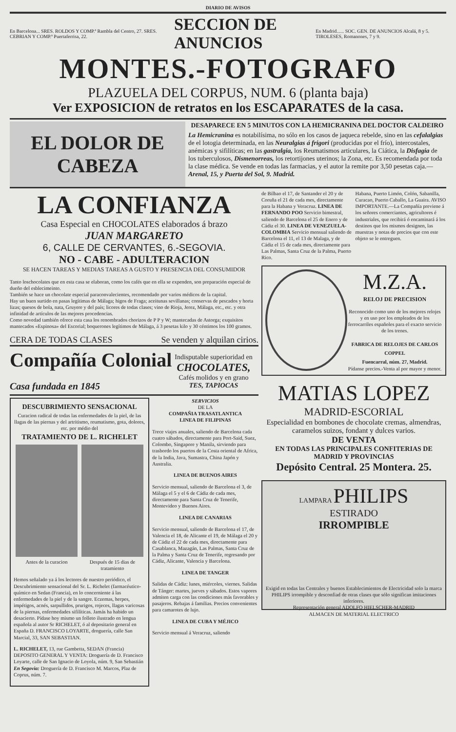DIARIO DE AVISOS
En Barcelona... SRES. ROLDOS Y COMP.ª Rambla del Centro, 27. SRES. CEBRIAN Y COMP.ª Puertaferrisa, 22.
SECCION DE ANUNCIOS
En Madrid...... SOC. GEN. DE ANUNCIOS Alcalá, 8 y 5. TIROLESES, Romanones, 7 y 9.
MONTES.-FOTOGRAFO
PLAZUELA DEL CORPUS, NUM. 6 (planta baja)
Ver EXPOSICION de retratos en los ESCAPARATES de la casa.
EL DOLOR DE CABEZA
DESAPARECE EN 5 MINUTOS CON LA HEMICRANINA DEL DOCTOR CALDEIRO
La Hemicranina es notabilísima, no sólo en los casos de jaqueca rebelde, sino en las cefalalgias de el lotogia determinada, en las Neuralgias á frigori (producidas por el frío), intercostales, anémicas y sifilíticas; en las gastralgia, los Reumatismos articulares, la Ciática, la Disfagia de los tuberculosos, Dismenorreas, los retortijones uterinos; la Zona, etc. Es recomendada por toda la clase médica. Se vende en todas las farmacias, y el autor la remite por 3,50 pesetas caja.—Arenal, 15, y Puerta del Sol, 9. Madrid.
LA CONFIANZA
Casa Especial en CHOCOLATES elaborados á brazo
JUAN MARGARETO
6, CALLE DE CERVANTES, 6.-SEGOVIA.
NO - CABE - ADULTERACION
SE HACEN TAREAS Y MEDIAS TAREAS A GUSTO Y PRESENCIA DEL CONSUMIDOR
Tanto loschocolates que en esta casa se elaboran, como los cafés que en ella se expenden, son preparación especial de dueño del esblecimeinto.
También se hace un chocolate especial paraconvalecientes, recomendado por varios médicos de la capital.
Hay un buen surtido en pasas legítimas de Málaga; higos de Fraga; aceitunas sevillanas; conservas de pescados y horta lizas; quesos de bola, nata, Gruyere y del país; licores de todas clases; vino de Rioja, Jerez, Málaga, etc., etc. y otra infinidad de artículos de las mejores procedencias.
Como novedad también ofrece esta casa los renombrados chorizos de P P y W; mantecadas de Astorga; exquisitos mantecados «Espinosa» del Escorial; boquerones legítimos de Málaga, á 3 pesetas kilo y 30 céntimos los 100 gramos.
CERA DE TODAS CLASES Se venden y alquilan cirios.
Compañía Colonial
Casa fundada en 1845
Indisputable superioridad en
CHOCOLATES,
Cafés molidos y en grano
TES, TAPIOCAS
DESCUBRIMIENTO SENSACIONAL
Curacion radical de todas las enfermedades de la piel, de las llagas de las piernas y del artritismo, reumatismo, gota, dolores, etc. por médio del
TRATAMIENTO DE L. RICHELET
Antes de la curacion Después de 15 dias de tratamiento
Hemos señalado ya á los lectores de nuestro periódico, el Descubrimiento sensacional del Sr. L. Richelet (farmacéutico-químico en Sedan (Francia), en lo concerniente á las enfermedades de la piel y de la sangre. Eczemas, herpes, impétigos, acnés, sarpullidos, prurigos, rojeces, llagas varicosas de la piernas, enfermedades sifilíticas. Jamás ha habido un desacierto. Pídase hoy mismo un folleto ilustrado en lengua española al autor Sr RICHELET, ó al depositario general en España D. FRANCISCO LOYARTE, droguería, calle San Marcial, 33, SAN SEBASTIAN.
L. RICHELET, 13, rue Gambetta, SEDAN (Francia)
DEPOSITO GENERAL Y VENTA: Droguería de D. Francisco Loyarte, calle de San Ignacio de Loyola, núm. 9, San Sebastián
En Segovia: Droguería de D. Francisco M. Marcos, Plaz de Coprus, núm. 7.
SERVICIOS
DE LA
COMPAÑIA TRASATLANTICA
LINEA DE FILIPINAS
Trece viajes anuales, saliendo de Barcelona cada cuatro sábados, directamente para Port-Said, Suez, Colombo, Singapore y Manila, sirviendo para trasbordo los puertos de la Costa oriental de Africa, de la India, Java, Sumastra, China Japón y Australia.
LINEA DE BUENOS AIRES
Servicio mensual, saliendo de Barcelona el 3, de Málaga el 5 y el 6 de Cádiz de cada mes, directamente para Santa Cruz de Tenerife, Montevideo y Buenos Aires.
LINEA DE CANARIAS
Servicio mensual, saliendo de Barcelona el 17, de Valencia el 18, de Alicante el 19, de Málaga el 20 y de Cádiz el 22 de cada mes, directamente para Casablanca, Mazagán, Las Palmas, Santa Cruz de la Palma y Santa Cruz de Tenerife, regresando por Cádiz, Alicante, Valencia y Barcelona.
LINEA DE TANGER
Salidas de Cádiz: lunes, miércoles, viernes. Salidas de Tánger: martes, jueves y sábados. Estos vapores admiten carga con las condiciones más favorables y pasajeros. Rebajas á familias. Precios convenientes para camarotes de lujo.
LINEA DE CUBA Y MÉJICO
Servicio mensual á Veracruz, saliendo
de Bilbao el 17, de Santander el 20 y de Coruña el 21 de cada mes, directamente para la Habana y Veracruz. LINEA DE FERNANDO POO Servicio bimestral, saliendo de Barcelona el 25 de Enero y de Cádiz el 30. LINEA DE VENEZUELA-COLOMBIA Servicio mensual saliendo de Barcelona el 11, el 13 de Malaga, y de Cádiz el 15 de cada mes, directamente para Las Palmas, Santa Cruz de la Palma, Puerto Rico.
Habana, Puerto Limón, Colón, Sabanilla, Curacao, Puerto Caballo, La Guaira. AVISO IMPORTANTE.—La Compañía previene á los señores comerciantes, agricultores é industriales, que recibirá ó encaminará á los destinos que los mismos designen, las muestras y notas de precios que con este objeto se le entreguen.
M.Z.A.
RELOJ DE PRECISION
Reconocido como uno de los mejores relojes y en uso por los empleados de los ferrocarriles españoles para el exacto servicio de los trenes.
FABRICA DE RELOJES DE CARLOS COPPEL
Fuencarral, núm. 27, Madrid.
Pídanse precios.-Venta al por mayor y menor.
MATIAS LOPEZ
MADRID-ESCORIAL
Especialidad en bombones de chocolate cremas, almendras, caramelos suizos, fondant y dulces varios.
DE VENTA
EN TODAS LAS PRINCIPALES CONFITERIAS DE MADRID Y PROVINCIAS
Depósito Central. 25 Montera. 25.
LAMPARA PHILIPS
ESTIRADO
IRROMPIBLE
Exigid en todas las Centrales y buenos Establecimientos de Electricidad solo la marca PHILIPS irrompible y desconfiad de otras clases que sólo significan imitaciones inferiores.
Representación general ADOLFO HIELSCHER-MADRID
ALMACEN DE MATERIAL ELECTRICO